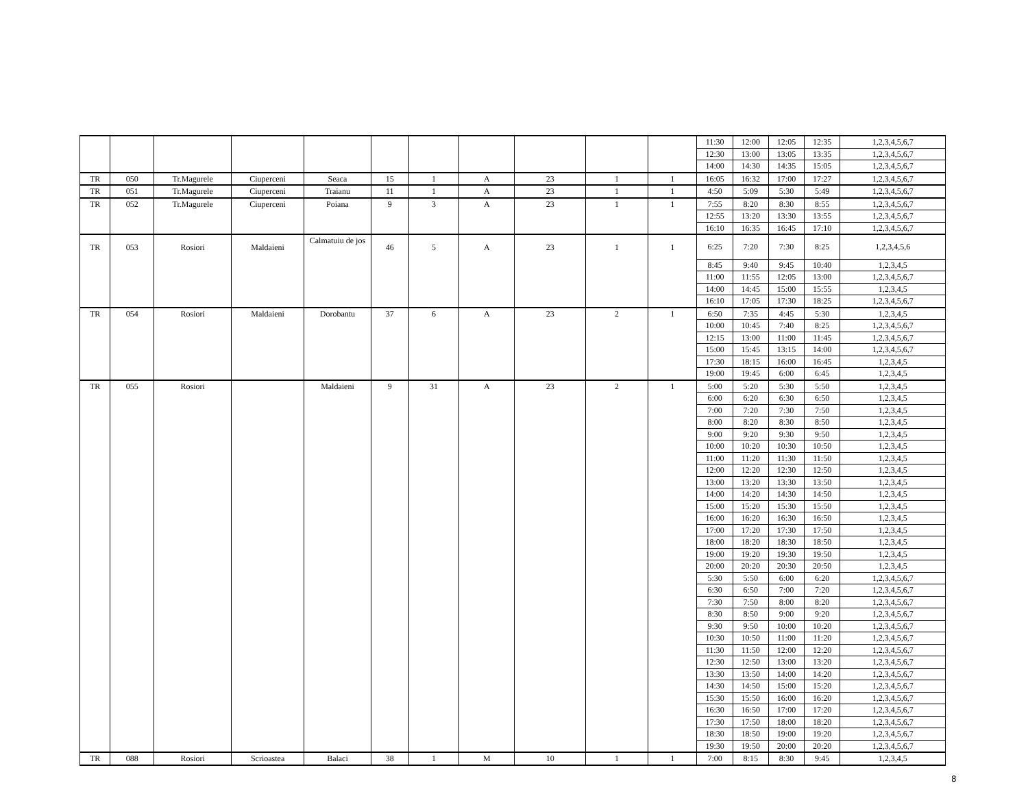| | | | | | | | | | | | 11:30 | 12:00 | 12:05 | 12:35 | 1,2,3,4,5,6,7 |
| | | | | | | | | | | | 12:30 | 13:00 | 13:05 | 13:35 | 1,2,3,4,5,6,7 |
| | | | | | | | | | | | 14:00 | 14:30 | 14:35 | 15:05 | 1,2,3,4,5,6,7 |
| TR | 050 | Tr.Magurele | Ciuperceni | Seaca | 15 | 1 | A | 23 | 1 | 1 | 16:05 | 16:32 | 17:00 | 17:27 | 1,2,3,4,5,6,7 |
| TR | 051 | Tr.Magurele | Ciuperceni | Traianu | 11 | 1 | A | 23 | 1 | 1 | 4:50 | 5:09 | 5:30 | 5:49 | 1,2,3,4,5,6,7 |
| TR | 052 | Tr.Magurele | Ciuperceni | Poiana | 9 | 3 | A | 23 | 1 | 1 | 7:55 | 8:20 | 8:30 | 8:55 | 1,2,3,4,5,6,7 |
| | | | | | | | | | | | 12:55 | 13:20 | 13:30 | 13:55 | 1,2,3,4,5,6,7 |
| | | | | | | | | | | | 16:10 | 16:35 | 16:45 | 17:10 | 1,2,3,4,5,6,7 |
| TR | 053 | Rosiori | Maldaieni | Calmatuiu de jos | 46 | 5 | A | 23 | 1 | 1 | 6:25 | 7:20 | 7:30 | 8:25 | 1,2,3,4,5,6 |
| | | | | | | | | | | | 8:45 | 9:40 | 9:45 | 10:40 | 1,2,3,4,5 |
| | | | | | | | | | | | 11:00 | 11:55 | 12:05 | 13:00 | 1,2,3,4,5,6,7 |
| | | | | | | | | | | | 14:00 | 14:45 | 15:00 | 15:55 | 1,2,3,4,5 |
| | | | | | | | | | | | 16:10 | 17:05 | 17:30 | 18:25 | 1,2,3,4,5,6,7 |
| TR | 054 | Rosiori | Maldaieni | Dorobantu | 37 | 6 | A | 23 | 2 | 1 | 6:50 | 7:35 | 4:45 | 5:30 | 1,2,3,4,5 |
| | | | | | | | | | | | 10:00 | 10:45 | 7:40 | 8:25 | 1,2,3,4,5,6,7 |
| | | | | | | | | | | | 12:15 | 13:00 | 11:00 | 11:45 | 1,2,3,4,5,6,7 |
| | | | | | | | | | | | 15:00 | 15:45 | 13:15 | 14:00 | 1,2,3,4,5,6,7 |
| | | | | | | | | | | | 17:30 | 18:15 | 16:00 | 16:45 | 1,2,3,4,5 |
| | | | | | | | | | | | 19:00 | 19:45 | 6:00 | 6:45 | 1,2,3,4,5 |
| TR | 055 | Rosiori | | Maldaieni | 9 | 31 | A | 23 | 2 | 1 | 5:00 | 5:20 | 5:30 | 5:50 | 1,2,3,4,5 |
| | | | | | | | | | | | 6:00 | 6:20 | 6:30 | 6:50 | 1,2,3,4,5 |
| | | | | | | | | | | | 7:00 | 7:20 | 7:30 | 7:50 | 1,2,3,4,5 |
| | | | | | | | | | | | 8:00 | 8:20 | 8:30 | 8:50 | 1,2,3,4,5 |
| | | | | | | | | | | | 9:00 | 9:20 | 9:30 | 9:50 | 1,2,3,4,5 |
| | | | | | | | | | | | 10:00 | 10:20 | 10:30 | 10:50 | 1,2,3,4,5 |
| | | | | | | | | | | | 11:00 | 11:20 | 11:30 | 11:50 | 1,2,3,4,5 |
| | | | | | | | | | | | 12:00 | 12:20 | 12:30 | 12:50 | 1,2,3,4,5 |
| | | | | | | | | | | | 13:00 | 13:20 | 13:30 | 13:50 | 1,2,3,4,5 |
| | | | | | | | | | | | 14:00 | 14:20 | 14:30 | 14:50 | 1,2,3,4,5 |
| | | | | | | | | | | | 15:00 | 15:20 | 15:30 | 15:50 | 1,2,3,4,5 |
| | | | | | | | | | | | 16:00 | 16:20 | 16:30 | 16:50 | 1,2,3,4,5 |
| | | | | | | | | | | | 17:00 | 17:20 | 17:30 | 17:50 | 1,2,3,4,5 |
| | | | | | | | | | | | 18:00 | 18:20 | 18:30 | 18:50 | 1,2,3,4,5 |
| | | | | | | | | | | | 19:00 | 19:20 | 19:30 | 19:50 | 1,2,3,4,5 |
| | | | | | | | | | | | 20:00 | 20:20 | 20:30 | 20:50 | 1,2,3,4,5 |
| | | | | | | | | | | | 5:30 | 5:50 | 6:00 | 6:20 | 1,2,3,4,5,6,7 |
| | | | | | | | | | | | 6:30 | 6:50 | 7:00 | 7:20 | 1,2,3,4,5,6,7 |
| | | | | | | | | | | | 7:30 | 7:50 | 8:00 | 8:20 | 1,2,3,4,5,6,7 |
| | | | | | | | | | | | 8:30 | 8:50 | 9:00 | 9:20 | 1,2,3,4,5,6,7 |
| | | | | | | | | | | | 9:30 | 9:50 | 10:00 | 10:20 | 1,2,3,4,5,6,7 |
| | | | | | | | | | | | 10:30 | 10:50 | 11:00 | 11:20 | 1,2,3,4,5,6,7 |
| | | | | | | | | | | | 11:30 | 11:50 | 12:00 | 12:20 | 1,2,3,4,5,6,7 |
| | | | | | | | | | | | 12:30 | 12:50 | 13:00 | 13:20 | 1,2,3,4,5,6,7 |
| | | | | | | | | | | | 13:30 | 13:50 | 14:00 | 14:20 | 1,2,3,4,5,6,7 |
| | | | | | | | | | | | 14:30 | 14:50 | 15:00 | 15:20 | 1,2,3,4,5,6,7 |
| | | | | | | | | | | | 15:30 | 15:50 | 16:00 | 16:20 | 1,2,3,4,5,6,7 |
| | | | | | | | | | | | 16:30 | 16:50 | 17:00 | 17:20 | 1,2,3,4,5,6,7 |
| | | | | | | | | | | | 17:30 | 17:50 | 18:00 | 18:20 | 1,2,3,4,5,6,7 |
| | | | | | | | | | | | 18:30 | 18:50 | 19:00 | 19:20 | 1,2,3,4,5,6,7 |
| | | | | | | | | | | | 19:30 | 19:50 | 20:00 | 20:20 | 1,2,3,4,5,6,7 |
| TR | 088 | Rosiori | Scrioastea | Balaci | 38 | 1 | M | 10 | 1 | 1 | 7:00 | 8:15 | 8:30 | 9:45 | 1,2,3,4,5 |
8